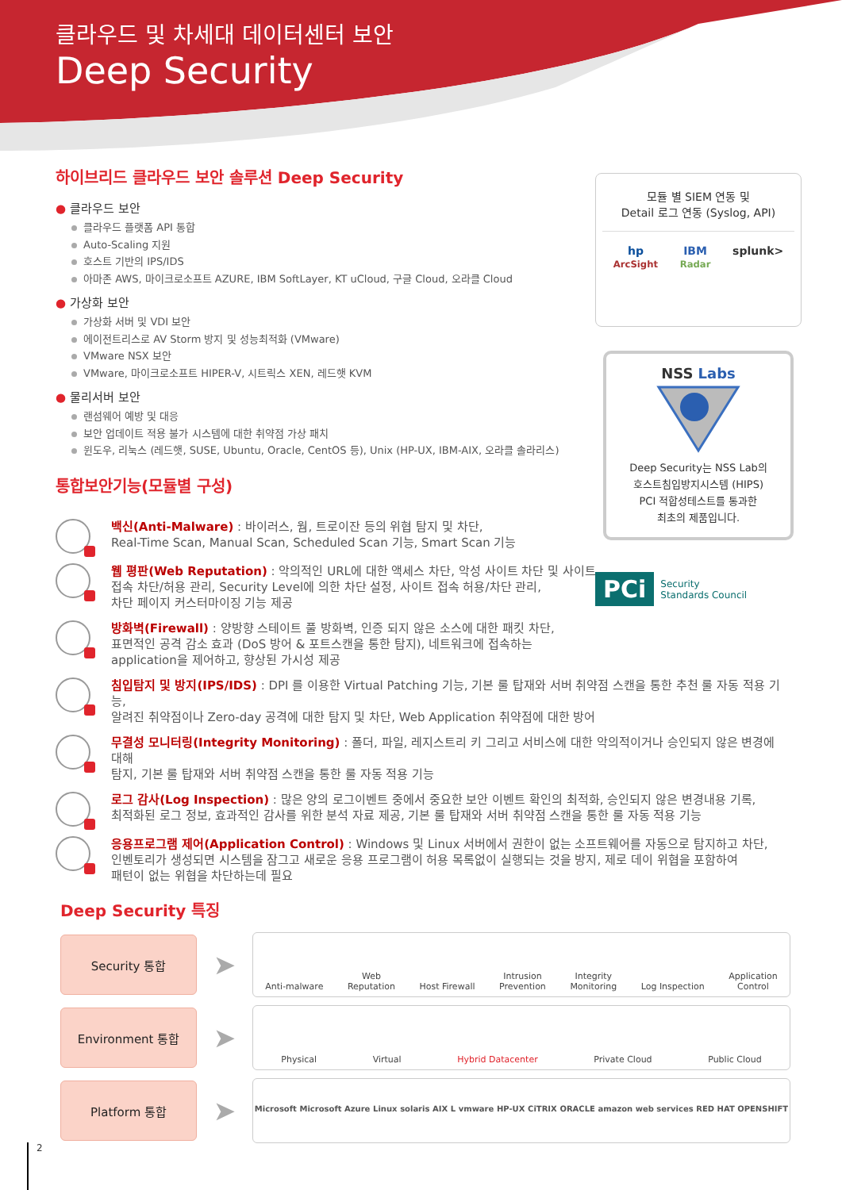클라우드 및 차세대 데이터센터 보안
Deep Security
하이브리드 클라우드 보안 솔루션 Deep Security
● 클라우드 보안
클라우드 플랫폼 API 통합
Auto-Scaling 지원
호스트 기반의 IPS/IDS
아마존 AWS, 마이크로소프트 AZURE, IBM SoftLayer, KT uCloud, 구글 Cloud, 오라클 Cloud
● 가상화 보안
가상화 서버 및 VDI 보안
에이전트리스로 AV Storm 방지 및 성능최적화 (VMware)
VMware NSX 보안
VMware, 마이크로소프트 HIPER-V, 시트릭스 XEN, 레드햇 KVM
● 물리서버 보안
랜섬웨어 예방 및 대응
보안 업데이트 적용 불가 시스템에 대한 취약점 가상 패치
윈도우, 리눅스 (레드햇, SUSE, Ubuntu, Oracle, CentOS 등), Unix (HP-UX, IBM-AIX, 오라클 솔라리스)
통합보안기능(모듈별 구성)
모듈 별 SIEM 연동 및
Detail 로그 연동 (Syslog, API)
hp
ArcSight IBM
Radar splunk>
NSS Labs
Deep Security는 NSS Lab의
호스트침입방지시스템 (HIPS)
PCI 적합성테스트를 통과한
최초의 제품입니다.
PCi Security
Standards Council
백신(Anti-Malware) : 바이러스, 웜, 트로이잔 등의 위협 탐지 및 차단,
Real-Time Scan, Manual Scan, Scheduled Scan 기능, Smart Scan 기능
웹 평판(Web Reputation) : 악의적인 URL에 대한 액세스 차단, 악성 사이트 차단 및 사이트
접속 차단/허용 관리, Security Level에 의한 차단 설정, 사이트 접속 허용/차단 관리,
차단 페이지 커스터마이징 기능 제공
방화벽(Firewall) : 양방향 스테이트 풀 방화벽, 인증 되지 않은 소스에 대한 패킷 차단,
표면적인 공격 감소 효과 (DoS 방어 & 포트스캔을 통한 탐지), 네트워크에 접속하는
application을 제어하고, 향상된 가시성 제공
침입탐지 및 방지(IPS/IDS) : DPI 를 이용한 Virtual Patching 기능, 기본 룰 탑재와 서버 취약점 스캔을 통한 추천 룰 자동 적용 기능,
알려진 취약점이나 Zero-day 공격에 대한 탐지 및 차단, Web Application 취약점에 대한 방어
무결성 모니터링(Integrity Monitoring) : 폴더, 파일, 레지스트리 키 그리고 서비스에 대한 악의적이거나 승인되지 않은 변경에 대해
탐지, 기본 룰 탑재와 서버 취약점 스캔을 통한 룰 자동 적용 기능
로그 감사(Log Inspection) : 많은 양의 로그이벤트 중에서 중요한 보안 이벤트 확인의 최적화, 승인되지 않은 변경내용 기록,
최적화된 로그 정보, 효과적인 감사를 위한 분석 자료 제공, 기본 룰 탑재와 서버 취약점 스캔을 통한 룰 자동 적용 기능
응용프로그램 제어(Application Control) : Windows 및 Linux 서버에서 권한이 없는 소프트웨어를 자동으로 탐지하고 차단,
인벤토리가 생성되면 시스템을 잠그고 새로운 응용 프로그램이 허용 목록없이 실행되는 것을 방지, 제로 데이 위협을 포함하여
패턴이 없는 위협을 차단하는데 필요
Deep Security 특징
Security 통합
➤
Anti-malware Web
Reputation Host Firewall Intrusion
Prevention Integrity
Monitoring Log Inspection Application
Control
Environment 통합
➤
Physical Virtual Hybrid Datacenter Private Cloud Public Cloud
Platform 통합
➤
Microsoft Microsoft Azure Linux solaris AIX L vmware HP-UX CiTRIX ORACLE amazon web services RED HAT OPENSHIFT
2